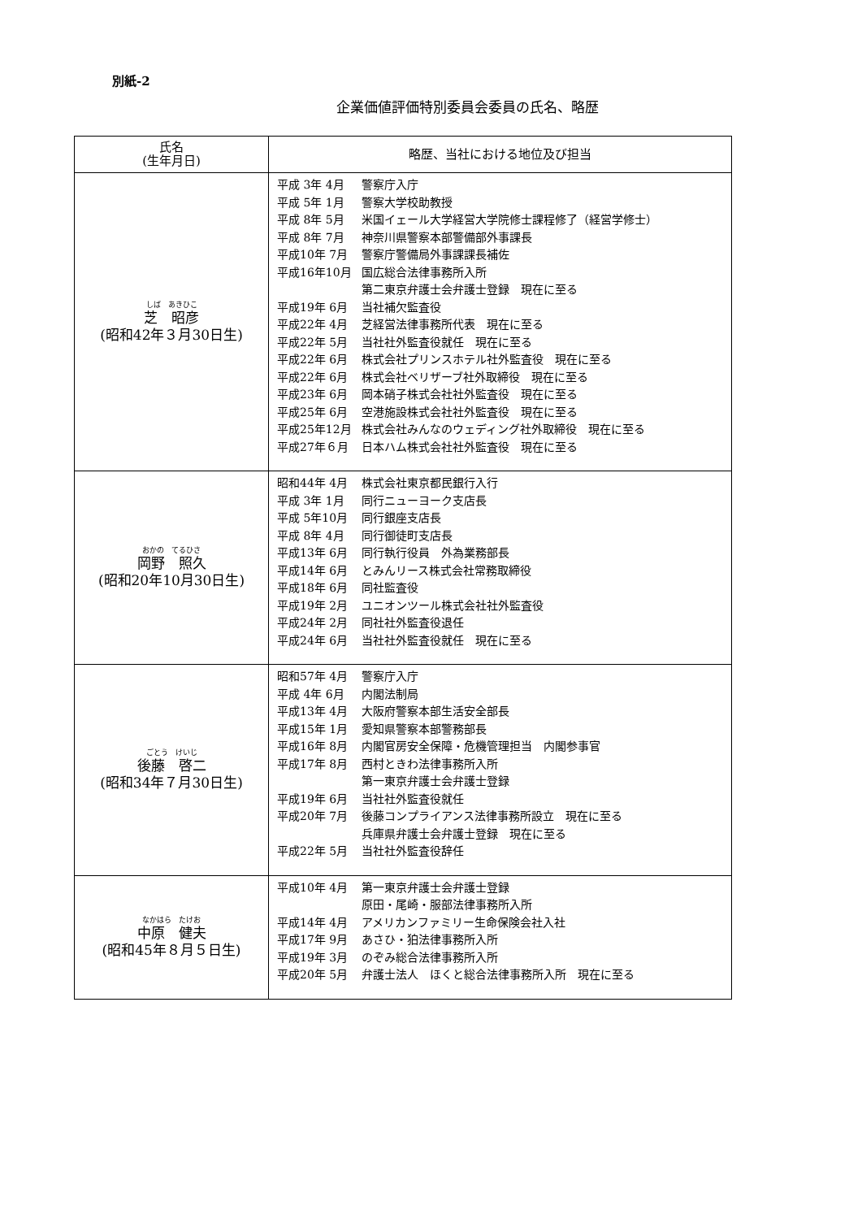別紙-2
企業価値評価特別委員会委員の氏名、略歴
| 氏名 (生年月日) | 略歴、当社における地位及び担当 |
| --- | --- |
| しば あきひこ 芝 昭彦 (昭和42年３月30日生) | 平成 3年 4月 警察庁入庁 平成 5年 1月 警察大学校助教授 平成 8年 5月 米国イェール大学経営大学院修士課程修了（経営学修士） 平成 8年 7月 神奈川県警察本部警備部外事課長 平成10年 7月 警察庁警備局外事課課長補佐 平成16年10月 国広総合法律事務所入所 第二東京弁護士会弁護士登録 現在に至る 平成19年 6月 当社補欠監査役 平成22年 4月 芝経営法律事務所代表 現在に至る 平成22年 5月 当社社外監査役就任 現在に至る 平成22年 6月 株式会社プリンスホテル社外監査役 現在に至る 平成22年 6月 株式会社ベリザーブ社外取締役 現在に至る 平成23年 6月 岡本硝子株式会社社外監査役 現在に至る 平成25年 6月 空港施設株式会社社外監査役 現在に至る 平成25年12月 株式会社みんなのウェディング社外取締役 現在に至る 平成27年６月 日本ハム株式会社社外監査役 現在に至る |
| おかの てるひさ 岡野 照久 (昭和20年10月30日生) | 昭和44年 4月 株式会社東京都民銀行入行 平成 3年 1月 同行ニューヨーク支店長 平成 5年10月 同行銀座支店長 平成 8年 4月 同行御徒町支店長 平成13年 6月 同行執行役員 外為業務部長 平成14年 6月 とみんリース株式会社常務取締役 平成18年 6月 同社監査役 平成19年 2月 ユニオンツール株式会社社外監査役 平成24年 2月 同社社外監査役退任 平成24年 6月 当社社外監査役就任 現在に至る |
| ごとう けいじ 後藤 啓二 (昭和34年７月30日生) | 昭和57年 4月 警察庁入庁 平成 4年 6月 内閣法制局 平成13年 4月 大阪府警察本部生活安全部長 平成15年 1月 愛知県警察本部警務部長 平成16年 8月 内閣官房安全保障・危機管理担当 内閣参事官 平成17年 8月 西村ときわ法律事務所入所 第一東京弁護士会弁護士登録 平成19年 6月 当社社外監査役就任 平成20年 7月 後藤コンプライアンス法律事務所設立 現在に至る 兵庫県弁護士会弁護士登録 現在に至る 平成22年 5月 当社社外監査役辞任 |
| なかはら たけお 中原 健夫 (昭和45年８月５日生) | 平成10年 4月 第一東京弁護士会弁護士登録 原田・尾崎・服部法律事務所入所 平成14年 4月 アメリカンファミリー生命保険会社入社 平成17年 9月 あさひ・狛法律事務所入所 平成19年 3月 のぞみ総合法律事務所入所 平成20年 5月 弁護士法人 ほくと総合法律事務所入所 現在に至る |